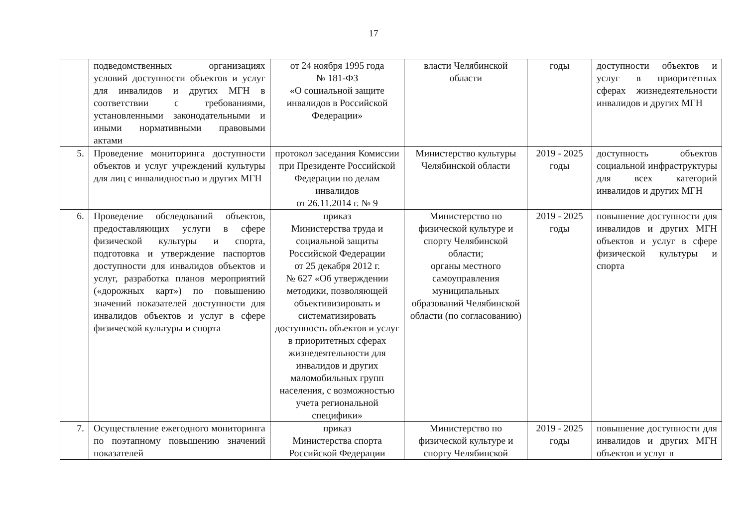17
| | подведомственных организациях условий доступности объектов и услуг для инвалидов и других МГН в соответствии с требованиями, установленными законодательными и иными нормативными правовыми актами | от 24 ноября 1995 года № 181-ФЗ «О социальной защите инвалидов в Российской Федерации» | власти Челябинской области | годы | доступности объектов и услуг в приоритетных сферах жизнедеятельности инвалидов и других МГН |
| 5. | Проведение мониторинга доступности объектов и услуг учреждений культуры для лиц с инвалидностью и других МГН | протокол заседания Комиссии при Президенте Российской Федерации по делам инвалидов от 26.11.2014 г. № 9 | Министерство культуры Челябинской области | 2019 - 2025 годы | доступность объектов социальной инфраструктуры для всех категорий инвалидов и других МГН |
| 6. | Проведение обследований объектов, предоставляющих услуги в сфере физической культуры и спорта, подготовка и утверждение паспортов доступности для инвалидов объектов и услуг, разработка планов мероприятий («дорожных карт») по повышению значений показателей доступности для инвалидов объектов и услуг в сфере физической культуры и спорта | приказ Министерства труда и социальной защиты Российской Федерации от 25 декабря 2012 г. № 627 «Об утверждении методики, позволяющей объективизировать и систематизировать доступность объектов и услуг в приоритетных сферах жизнедеятельности для инвалидов и других маломобильных групп населения, с возможностью учета региональной специфики» | Министерство по физической культуре и спорту Челябинской области; органы местного самоуправления муниципальных образований Челябинской области (по согласованию) | 2019 - 2025 годы | повышение доступности для инвалидов и других МГН объектов и услуг в сфере физической культуры и спорта |
| 7. | Осуществление ежегодного мониторинга по поэтапному повышению значений показателей | приказ Министерства спорта Российской Федерации | Министерство по физической культуре и спорту Челябинской | 2019 - 2025 годы | повышение доступности для инвалидов и других МГН объектов и услуг в |